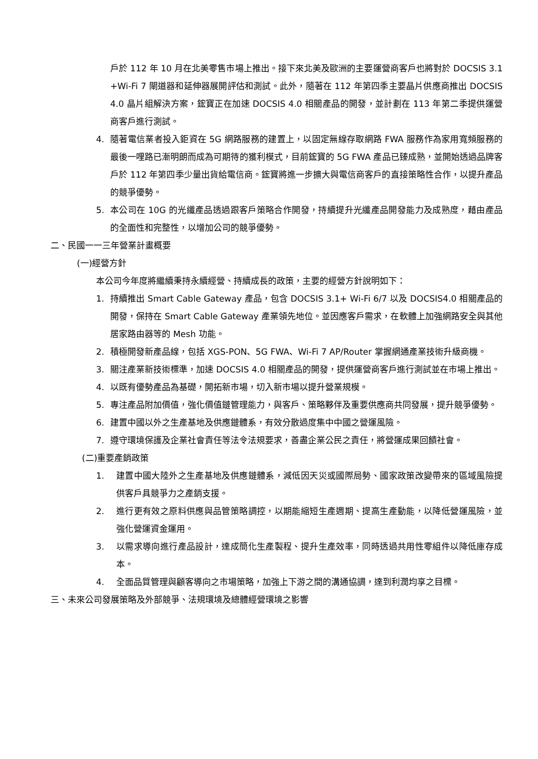戶於 112 年 10 月在北美零售市場上推出。接下來北美及歐洲的主要運營商客戶也將對於 DOCSIS 3.1 +Wi-Fi 7 閘道器和延伸器展開評估和測試。此外，隨著在 112 年第四季主要晶片供應商推出 DOCSIS 4.0 晶片組解決方案，鋐寶正在加速 DOCSIS 4.0 相關產品的開發，並計劃在 113 年第二季提供運營商客戶進行測試。
4. 隨著電信業者投入鉅資在 5G 網路服務的建置上，以固定無線存取網路 FWA 服務作為家用寬頻服務的最後一哩路已漸明朗而成為可期待的獲利模式，目前鋐寶的 5G FWA 產品已臻成熟，並開始透過品牌客戶於 112 年第四季少量出貨給電信商。鋐寶將進一步擴大與電信商客戶的直接策略性合作，以提升產品的競爭優勢。
5. 本公司在 10G 的光纖產品透過跟客戶策略合作開發，持續提升光纖產品開發能力及成熟度，藉由產品的全面性和完整性，以增加公司的競爭優勢。
二、民國一一三年營業計畫概要
(一)經營方針
本公司今年度將繼續秉持永續經營、持續成長的政策，主要的經營方針說明如下：
1. 持續推出 Smart Cable Gateway 產品，包含 DOCSIS 3.1+ Wi-Fi 6/7 以及 DOCSIS4.0 相關產品的開發，保持在 Smart Cable Gateway 產業領先地位。並因應客戶需求，在軟體上加強網路安全與其他居家路由器等的 Mesh 功能。
2. 積極開發新產品線，包括 XGS-PON、5G FWA、Wi-Fi 7 AP/Router 掌握網通產業技術升級商機。
3. 關注產業新技術標準，加速 DOCSIS 4.0 相關產品的開發，提供運營商客戶進行測試並在市場上推出。
4. 以既有優勢產品為基礎，開拓新市場，切入新市場以提升營業規模。
5. 專注產品附加價值，強化價值鏈管理能力，與客戶、策略夥伴及重要供應商共同發展，提升競爭優勢。
6. 建置中國以外之生產基地及供應鏈體系，有效分散過度集中中國之營運風險。
7. 遵守環境保護及企業社會責任等法令法規要求，善盡企業公民之責任，將營運成果回饋社會。
(二)重要產銷政策
1. 建置中國大陸外之生產基地及供應鏈體系，減低因天災或國際局勢、國家政策改變帶來的區域風險提供客戶具競爭力之產銷支援。
2. 進行更有效之原料供應與品管策略調控，以期能縮短生產週期、提高生產動能，以降低營運風險，並強化營運資金運用。
3. 以需求導向進行產品設計，達成簡化生產製程、提升生產效率，同時透過共用性零組件以降低庫存成本。
4. 全面品質管理與顧客導向之市場策略，加強上下游之間的溝通協調，達到利潤均享之目標。
三、未來公司發展策略及外部競爭、法規環境及總體經營環境之影響